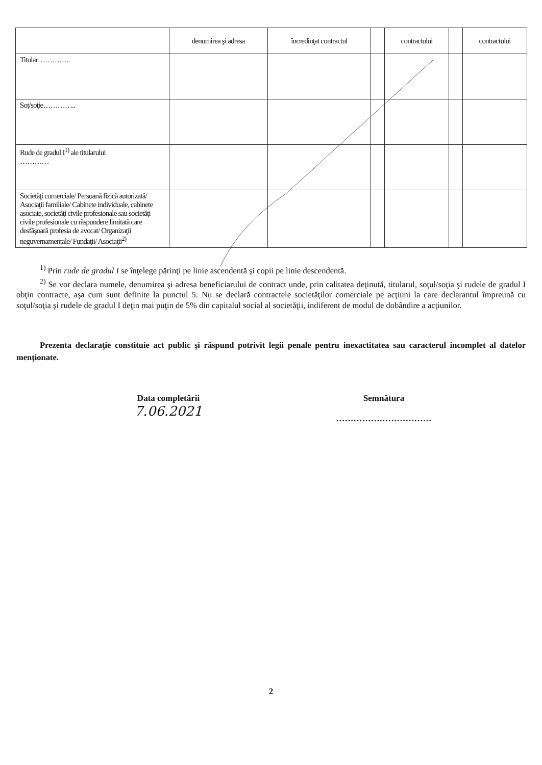| | denumirea şi adresa | încredinţat contractul | | contractului | | contractului |
| --- | --- | --- | --- | --- | --- | --- |
| Titular………….. | | | | | | |
| Soţ/soţie………….. | | | | | | |
| Rude de gradul I<sup>1)</sup> ale titularului ………… | | | | | | |
| Societăţi comerciale/ Persoană fizică autorizată/ Asociaţii familiale/ Cabinete individuale, cabinete asociate, societăţi civile profesionale sau societăţi civile profesionale cu răspundere limitată care desfăşoară profesia de avocat/ Organizaţii neguvernamentale/ Fundaţii/ Asociaţii<sup>2)</sup> | | | | | | |
<sup>1)</sup> Prin rude de gradul I se înţelege părinţi pe linie ascendentă şi copii pe linie descendentă.
<sup>2)</sup> Se vor declara numele, denumirea şi adresa beneficiarului de contract unde, prin calitatea deţinută, titularul, soţul/soţia şi rudele de gradul I obţin contracte, aşa cum sunt definite la punctul 5. Nu se declară contractele societăţilor comerciale pe acţiuni la care declarantul împreună cu soţul/soţia şi rudele de gradul I deţin mai puţin de 5% din capitalul social al societăţii, indiferent de modul de dobândire a acţiunilor.
Prezenta declaraţie constituie act public şi răspund potrivit legii penale pentru inexactitatea sau caracterul incomplet al datelor menţionate.
Data completării
7.06.2021
Semnătura
……………………………
2